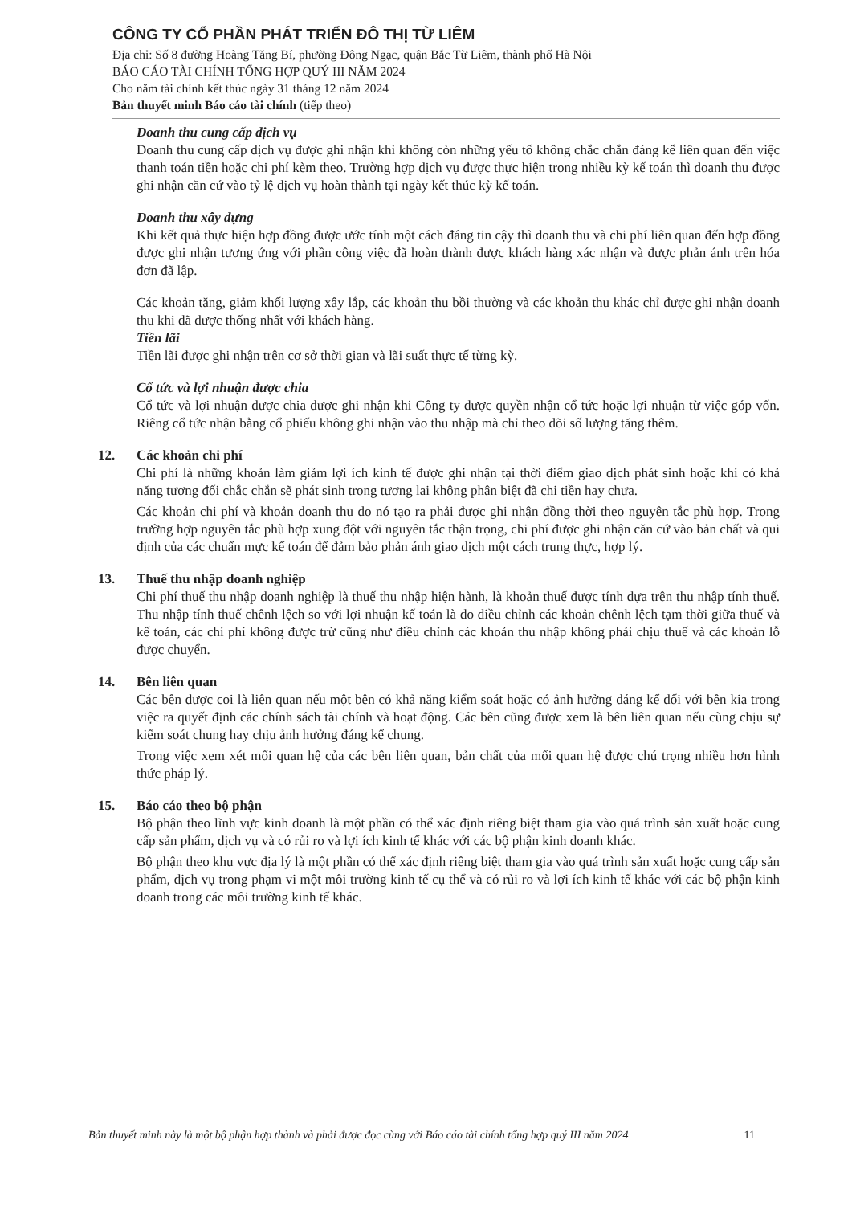CÔNG TY CỔ PHẦN PHÁT TRIỂN ĐÔ THỊ TỪ LIÊM
Địa chỉ: Số 8 đường Hoàng Tăng Bí, phường Đông Ngạc, quận Bắc Từ Liêm, thành phố Hà Nội
BÁO CÁO TÀI CHÍNH TỔNG HỢP QUÝ III NĂM 2024
Cho năm tài chính kết thúc ngày 31 tháng 12 năm 2024
Bản thuyết minh Báo cáo tài chính (tiếp theo)
Doanh thu cung cấp dịch vụ
Doanh thu cung cấp dịch vụ được ghi nhận khi không còn những yếu tố không chắc chắn đáng kể liên quan đến việc thanh toán tiền hoặc chi phí kèm theo. Trường hợp dịch vụ được thực hiện trong nhiều kỳ kế toán thì doanh thu được ghi nhận căn cứ vào tỷ lệ dịch vụ hoàn thành tại ngày kết thúc kỳ kế toán.
Doanh thu xây dựng
Khi kết quả thực hiện hợp đồng được ước tính một cách đáng tin cậy thì doanh thu và chi phí liên quan đến hợp đồng được ghi nhận tương ứng với phần công việc đã hoàn thành được khách hàng xác nhận và được phản ánh trên hóa đơn đã lập.
Các khoản tăng, giảm khối lượng xây lắp, các khoản thu bồi thường và các khoản thu khác chỉ được ghi nhận doanh thu khi đã được thống nhất với khách hàng.
Tiền lãi
Tiền lãi được ghi nhận trên cơ sở thời gian và lãi suất thực tế từng kỳ.
Cổ tức và lợi nhuận được chia
Cổ tức và lợi nhuận được chia được ghi nhận khi Công ty được quyền nhận cổ tức hoặc lợi nhuận từ việc góp vốn. Riêng cổ tức nhận bằng cổ phiếu không ghi nhận vào thu nhập mà chỉ theo dõi số lượng tăng thêm.
12. Các khoản chi phí
Chi phí là những khoản làm giảm lợi ích kinh tế được ghi nhận tại thời điểm giao dịch phát sinh hoặc khi có khả năng tương đối chắc chắn sẽ phát sinh trong tương lai không phân biệt đã chi tiền hay chưa.
Các khoản chi phí và khoản doanh thu do nó tạo ra phải được ghi nhận đồng thời theo nguyên tắc phù hợp. Trong trường hợp nguyên tắc phù hợp xung đột với nguyên tắc thận trọng, chi phí được ghi nhận căn cứ vào bản chất và qui định của các chuẩn mực kế toán để đảm bảo phản ánh giao dịch một cách trung thực, hợp lý.
13. Thuế thu nhập doanh nghiệp
Chi phí thuế thu nhập doanh nghiệp là thuế thu nhập hiện hành, là khoản thuế được tính dựa trên thu nhập tính thuế. Thu nhập tính thuế chênh lệch so với lợi nhuận kế toán là do điều chỉnh các khoản chênh lệch tạm thời giữa thuế và kế toán, các chi phí không được trừ cũng như điều chỉnh các khoản thu nhập không phải chịu thuế và các khoản lỗ được chuyển.
14. Bên liên quan
Các bên được coi là liên quan nếu một bên có khả năng kiểm soát hoặc có ảnh hưởng đáng kể đối với bên kia trong việc ra quyết định các chính sách tài chính và hoạt động. Các bên cũng được xem là bên liên quan nếu cùng chịu sự kiểm soát chung hay chịu ảnh hưởng đáng kể chung.
Trong việc xem xét mối quan hệ của các bên liên quan, bản chất của mối quan hệ được chú trọng nhiều hơn hình thức pháp lý.
15. Báo cáo theo bộ phận
Bộ phận theo lĩnh vực kinh doanh là một phần có thể xác định riêng biệt tham gia vào quá trình sản xuất hoặc cung cấp sản phẩm, dịch vụ và có rủi ro và lợi ích kinh tế khác với các bộ phận kinh doanh khác.
Bộ phận theo khu vực địa lý là một phần có thể xác định riêng biệt tham gia vào quá trình sản xuất hoặc cung cấp sản phẩm, dịch vụ trong phạm vi một môi trường kinh tế cụ thể và có rủi ro và lợi ích kinh tế khác với các bộ phận kinh doanh trong các môi trường kinh tế khác.
Bản thuyết minh này là một bộ phận hợp thành và phải được đọc cùng với Báo cáo tài chính tổng hợp quý III năm 2024 11